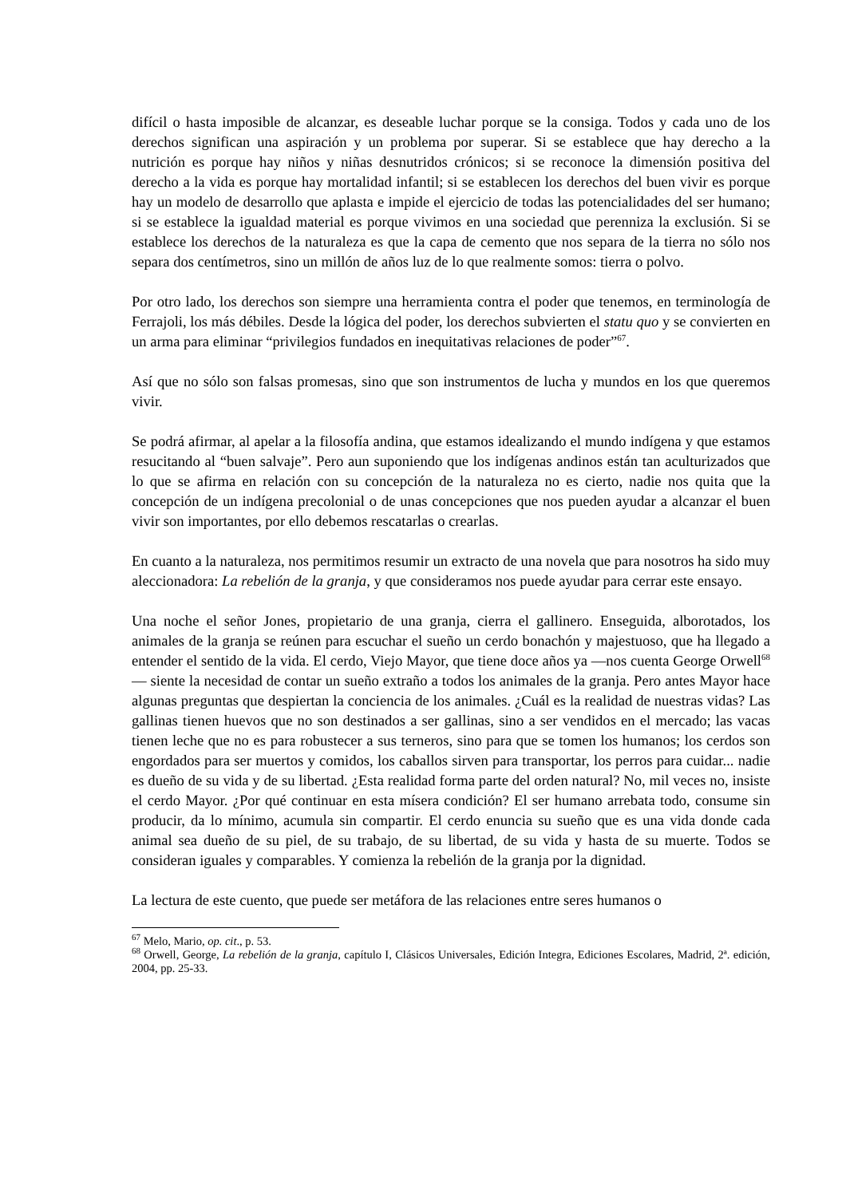difícil o hasta imposible de alcanzar, es deseable luchar porque se la consiga. Todos y cada uno de los derechos significan una aspiración y un problema por superar. Si se establece que hay derecho a la nutrición es porque hay niños y niñas desnutridos crónicos; si se reconoce la dimensión positiva del derecho a la vida es porque hay mortalidad infantil; si se establecen los derechos del buen vivir es porque hay un modelo de desarrollo que aplasta e impide el ejercicio de todas las potencialidades del ser humano; si se establece la igualdad material es porque vivimos en una sociedad que perenniza la exclusión. Si se establece los derechos de la naturaleza es que la capa de cemento que nos separa de la tierra no sólo nos separa dos centímetros, sino un millón de años luz de lo que realmente somos: tierra o polvo.
Por otro lado, los derechos son siempre una herramienta contra el poder que tenemos, en terminología de Ferrajoli, los más débiles. Desde la lógica del poder, los derechos subvierten el statu quo y se convierten en un arma para eliminar “privilegios fundados en inequitativas relaciones de poder”<sup>67</sup>.
Así que no sólo son falsas promesas, sino que son instrumentos de lucha y mundos en los que queremos vivir.
Se podrá afirmar, al apelar a la filosofía andina, que estamos idealizando el mundo indígena y que estamos resucitando al “buen salvaje”. Pero aun suponiendo que los indígenas andinos están tan aculturizados que lo que se afirma en relación con su concepción de la naturaleza no es cierto, nadie nos quita que la concepción de un indígena precolonial o de unas concepciones que nos pueden ayudar a alcanzar el buen vivir son importantes, por ello debemos rescatarlas o crearlas.
En cuanto a la naturaleza, nos permitimos resumir un extracto de una novela que para nosotros ha sido muy aleccionadora: La rebelión de la granja, y que consideramos nos puede ayudar para cerrar este ensayo.
Una noche el señor Jones, propietario de una granja, cierra el gallinero. Enseguida, alborotados, los animales de la granja se reúnen para escuchar el sueño un cerdo bonachón y majestuoso, que ha llegado a entender el sentido de la vida. El cerdo, Viejo Mayor, que tiene doce años ya —nos cuenta George Orwell<sup>68</sup>— siente la necesidad de contar un sueño extraño a todos los animales de la granja. Pero antes Mayor hace algunas preguntas que despiertan la conciencia de los animales. ¿Cuál es la realidad de nuestras vidas? Las gallinas tienen huevos que no son destinados a ser gallinas, sino a ser vendidos en el mercado; las vacas tienen leche que no es para robustecer a sus terneros, sino para que se tomen los humanos; los cerdos son engordados para ser muertos y comidos, los caballos sirven para transportar, los perros para cuidar... nadie es dueño de su vida y de su libertad. ¿Esta realidad forma parte del orden natural? No, mil veces no, insiste el cerdo Mayor. ¿Por qué continuar en esta mísera condición? El ser humano arrebata todo, consume sin producir, da lo mínimo, acumula sin compartir. El cerdo enuncia su sueño que es una vida donde cada animal sea dueño de su piel, de su trabajo, de su libertad, de su vida y hasta de su muerte. Todos se consideran iguales y comparables. Y comienza la rebelión de la granja por la dignidad.
La lectura de este cuento, que puede ser metáfora de las relaciones entre seres humanos o
<sup>67</sup> Melo, Mario, op. cit., p. 53.
<sup>68</sup> Orwell, George, La rebelión de la granja, capítulo I, Clásicos Universales, Edición Integra, Ediciones Escolares, Madrid, 2ª. edición, 2004, pp. 25-33.